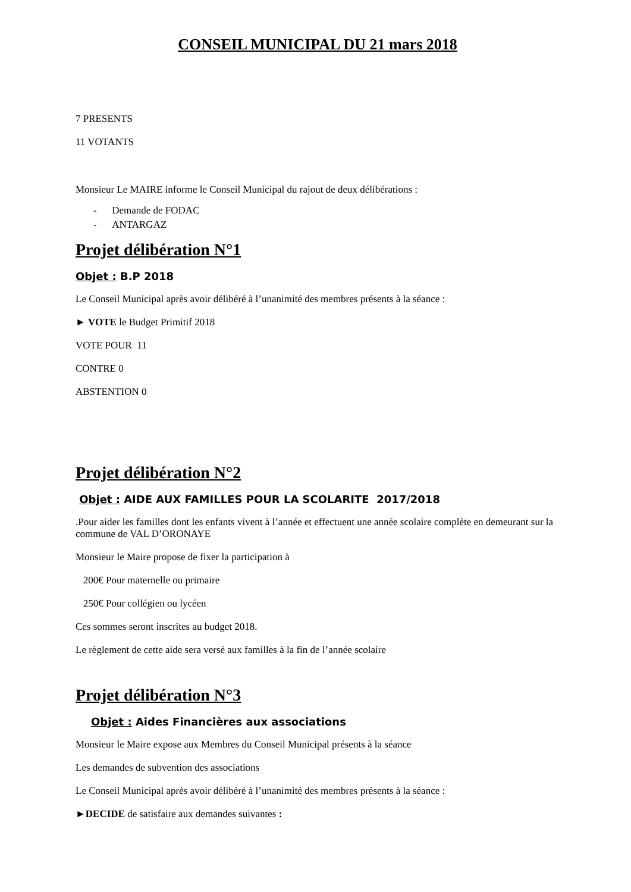CONSEIL MUNICIPAL DU 21 mars 2018
7 PRESENTS
11 VOTANTS
Monsieur Le MAIRE informe le Conseil Municipal du rajout de deux délibérations :
- Demande de FODAC
- ANTARGAZ
Projet délibération N°1
Objet : B.P 2018
Le Conseil Municipal après avoir délibéré à l’unanimité des membres présents à la séance :
► VOTE le Budget Primitif 2018
VOTE POUR 11
CONTRE 0
ABSTENTION 0
Projet délibération N°2
Objet : AIDE AUX FAMILLES POUR LA SCOLARITE 2017/2018
.Pour aider les familles dont les enfants vivent à l’année et effectuent une année scolaire complète en demeurant sur la commune de VAL D’ORONAYE
Monsieur le Maire propose de fixer la participation à
200€ Pour maternelle ou primaire
250€ Pour collégien ou lycéen
Ces sommes seront inscrites au budget 2018.
Le règlement de cette aide sera versé aux familles à la fin de l’année scolaire
Projet délibération N°3
Objet : Aides Financières aux associations
Monsieur le Maire expose aux Membres du Conseil Municipal présents à la séance
Les demandes de subvention des associations
Le Conseil Municipal après avoir délibéré à l’unanimité des membres présents à la séance :
►DECIDE de satisfaire aux demandes suivantes :